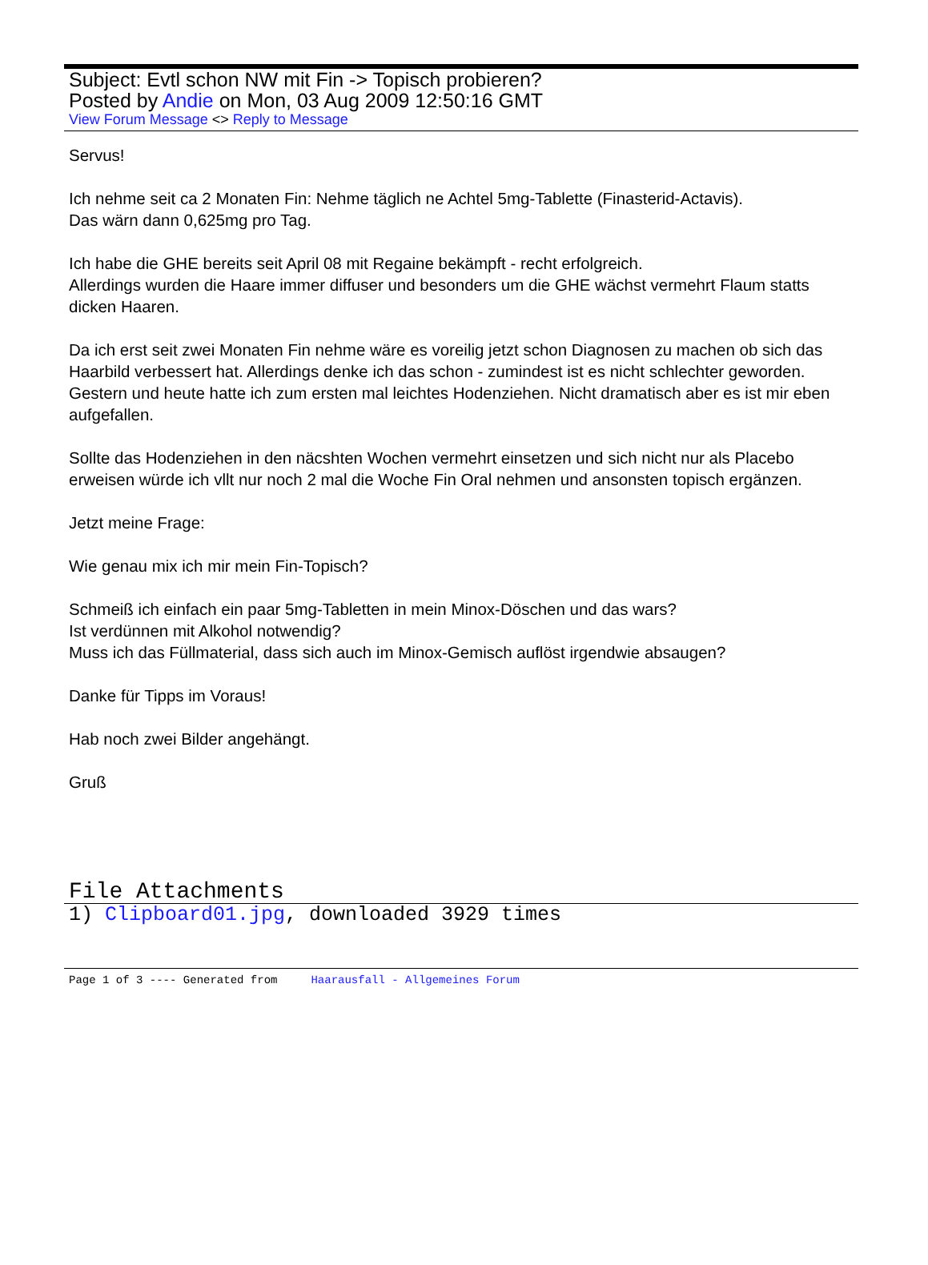Subject: Evtl schon NW mit Fin -> Topisch probieren?
Posted by Andie on Mon, 03 Aug 2009 12:50:16 GMT
View Forum Message <> Reply to Message
Servus!
Ich nehme seit ca 2 Monaten Fin: Nehme täglich ne Achtel 5mg-Tablette (Finasterid-Actavis).
Das wärn dann 0,625mg pro Tag.
Ich habe die GHE bereits seit April 08 mit Regaine bekämpft - recht erfolgreich.
Allerdings wurden die Haare immer diffuser und besonders um die GHE wächst vermehrt Flaum statts dicken Haaren.
Da ich erst seit zwei Monaten Fin nehme wäre es voreilig jetzt schon Diagnosen zu machen ob sich das Haarbild verbessert hat. Allerdings denke ich das schon - zumindest ist es nicht schlechter geworden.
Gestern und heute hatte ich zum ersten mal leichtes Hodenziehen. Nicht dramatisch aber es ist mir eben aufgefallen.
Sollte das Hodenziehen in den näcshten Wochen vermehrt einsetzen und sich nicht nur als Placebo erweisen würde ich vllt nur noch 2 mal die Woche Fin Oral nehmen und ansonsten topisch ergänzen.
Jetzt meine Frage:
Wie genau mix ich mir mein Fin-Topisch?
Schmeiß ich einfach ein paar 5mg-Tabletten in mein Minox-Döschen und das wars?
Ist verdünnen mit Alkohol notwendig?
Muss ich das Füllmaterial, dass sich auch im Minox-Gemisch auflöst irgendwie absaugen?
Danke für Tipps im Voraus!
Hab noch zwei Bilder angehängt.
Gruß
File Attachments
1) Clipboard01.jpg, downloaded 3929 times
Page 1 of 3 ---- Generated from Haarausfall - Allgemeines Forum